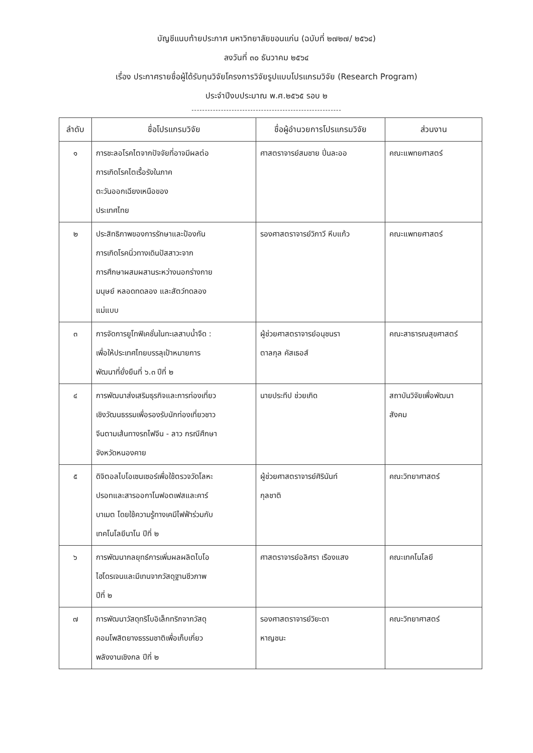บัญชีแนบท้ายประกาศ มหาวิทยาลัยขอนแก่น (ฉบับที่ ๒๗๒๗/ ๒๕๖๔)
ลงวันที่ ๓๐ ธันวาคม ๒๕๖๔
เรื่อง ประกาศรายชื่อผู้ได้รับทุนวิจัยโครงการวิจัยรูปแบบโปรแกรมวิจัย (Research Program)
ประจำปีงบประมาณ พ.ศ.๒๕๖๕ รอบ ๒
--------------------------------------------------------
| ลำดับ | ชื่อโปรแกรมวิจัย | ชื่อผู้อำนวยการโปรแกรมวิจัย | ส่วนงาน |
| --- | --- | --- | --- |
| ๑ | การชะลอโรคไตจากปัจจัยที่อาจมีผลต่อ การเกิดโรคไตเรื้อรังในภาค ตะวันออกเฉียงเหนือของ ประเทศไทย | ศาสตราจารย์สมชาย ปิ่นละออ | คณะแพทยศาสตร์ |
| ๒ | ประสิทธิภาพของการรักษาและป้องกัน การเกิดโรคนิ่วทางเดินปัสสาวะจาก การศึกษาผสมผสานระหว่างนอกร่างกาย มนุษย์ หลอดทดลอง และสัตว์ทดลอง แม่แบบ | รองศาสตราจารย์วิภาวี หีบแก้ว | คณะแพทยศาสตร์ |
| ๓ | การจัดการยูโทฟิเคชั่นในทะเลสาบน้ำจืด : เพื่อให้ประเทศไทยบรรลุเป้าหมายการ พัฒนาที่ยั่งยืนที่ ๖.๓ ปีที่ ๒ | ผู้ช่วยศาสตราจารย์อนุชนรา ตาลกุล คัสเธอส์ | คณะสาธารณสุขศาสตร์ |
| ๔ | การพัฒนาส่งเสริมธุรกิจและการท่องเที่ยว เชิงวัฒนธรรมเพื่อรองรับนักท่องเที่ยวชาว จีนตามเส้นทางรถไฟจีน - ลาว กรณีศึกษา จังหวัดหนองคาย | นายประทีป ช่วยเกิด | สถาบันวิจัยเพื่อพัฒนา สังคม |
| ๕ | ดิจิตอลไบโอเซนเซอร์เพื่อใช้ตรวจวัดโลหะ ปรอทและสารออกาโนฟอตเฟสและคาร์ บาเมต โดยใช้ความรู้ทางเคมีไฟฟ้าร่วมกับ เทคโนโลยีนาโน ปีที่ ๒ | ผู้ช่วยศาสตราจารย์ศิรินันท์ กุลชาติ | คณะวิทยาศาสตร์ |
| ๖ | การพัฒนากลยุทธ์การเพิ่มผลผลิตไบโอ ไฮโดรเจนและมีเทนจากวัสดุฐานชีวภาพ ปีที่ ๒ | ศาสตราจารย์อลิศรา เรืองแสง | คณะเทคโนโลยี |
| ๗ | การพัฒนาวัสดุทริโบอิเล็กทริกจากวัสดุ คอมโพสิตยางธรรมชาติเพื่อเก็บเกี่ยว พลังงานเชิงกล ปีที่ ๒ | รองศาสตราจารย์วิยะดา หาญชนะ | คณะวิทยาศาสตร์ |